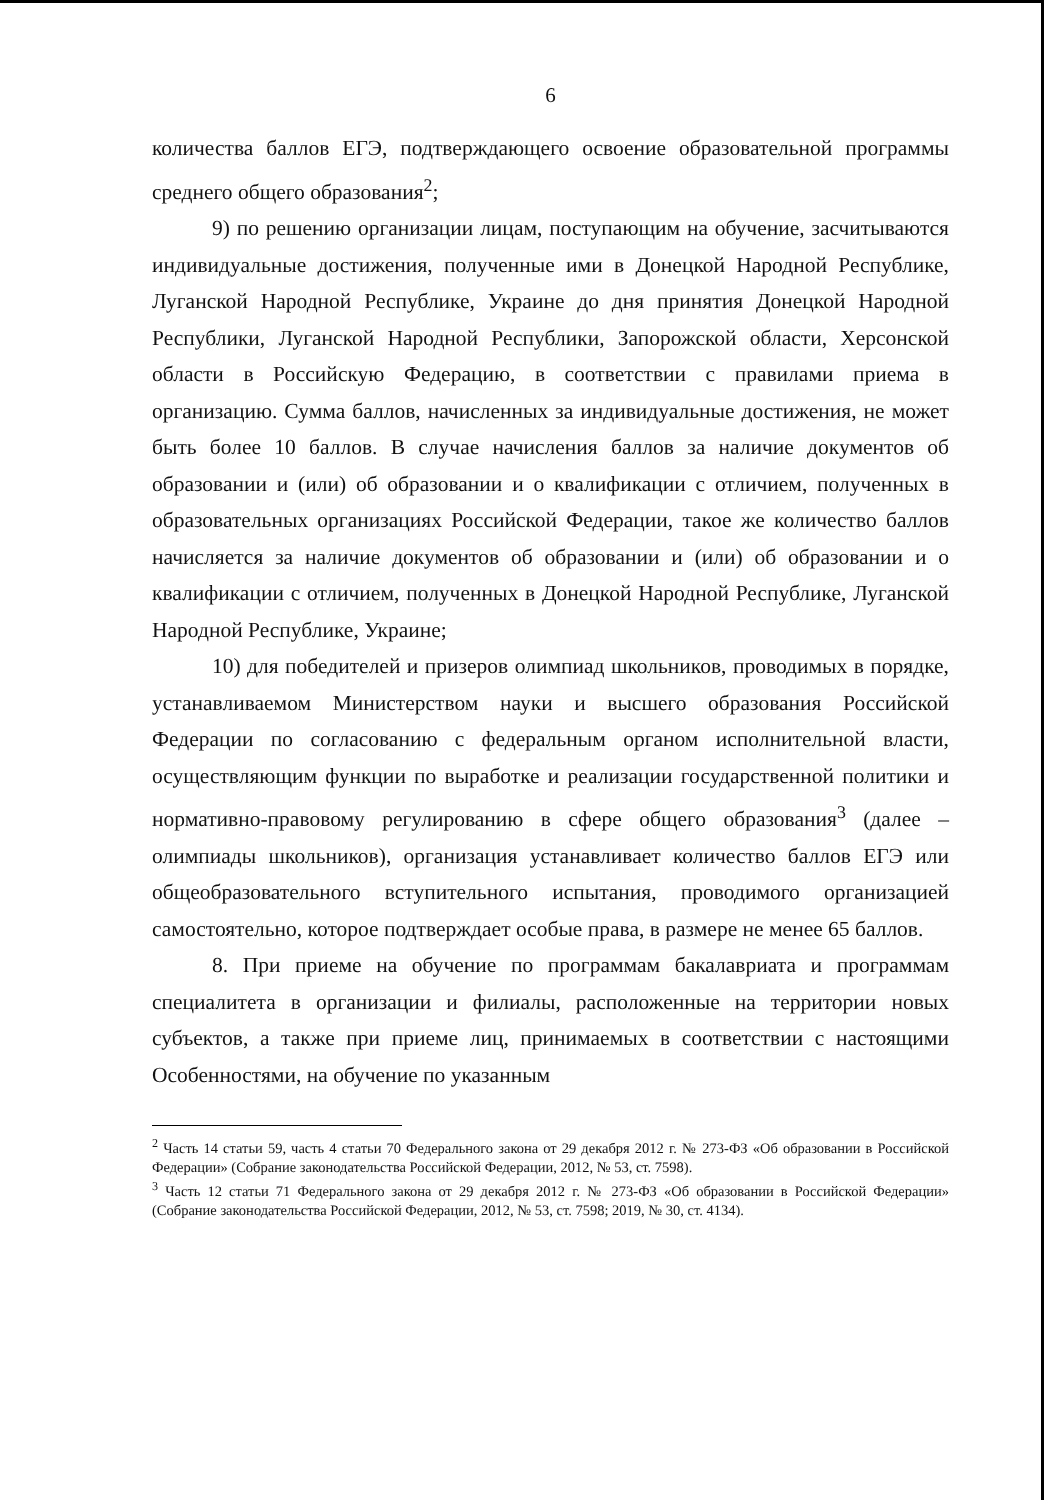6
количества баллов ЕГЭ, подтверждающего освоение образовательной программы среднего общего образования<sup>2</sup>;
9) по решению организации лицам, поступающим на обучение, засчитываются индивидуальные достижения, полученные ими в Донецкой Народной Республике, Луганской Народной Республике, Украине до дня принятия Донецкой Народной Республики, Луганской Народной Республики, Запорожской области, Херсонской области в Российскую Федерацию, в соответствии с правилами приема в организацию. Сумма баллов, начисленных за индивидуальные достижения, не может быть более 10 баллов. В случае начисления баллов за наличие документов об образовании и (или) об образовании и о квалификации с отличием, полученных в образовательных организациях Российской Федерации, такое же количество баллов начисляется за наличие документов об образовании и (или) об образовании и о квалификации с отличием, полученных в Донецкой Народной Республике, Луганской Народной Республике, Украине;
10) для победителей и призеров олимпиад школьников, проводимых в порядке, устанавливаемом Министерством науки и высшего образования Российской Федерации по согласованию с федеральным органом исполнительной власти, осуществляющим функции по выработке и реализации государственной политики и нормативно-правовому регулированию в сфере общего образования<sup>3</sup> (далее – олимпиады школьников), организация устанавливает количество баллов ЕГЭ или общеобразовательного вступительного испытания, проводимого организацией самостоятельно, которое подтверждает особые права, в размере не менее 65 баллов.
8. При приеме на обучение по программам бакалавриата и программам специалитета в организации и филиалы, расположенные на территории новых субъектов, а также при приеме лиц, принимаемых в соответствии с настоящими Особенностями, на обучение по указанным
<sup>2</sup> Часть 14 статьи 59, часть 4 статьи 70 Федерального закона от 29 декабря 2012 г. № 273-ФЗ «Об образовании в Российской Федерации» (Собрание законодательства Российской Федерации, 2012, № 53, ст. 7598).
<sup>3</sup> Часть 12 статьи 71 Федерального закона от 29 декабря 2012 г. № 273-ФЗ «Об образовании в Российской Федерации» (Собрание законодательства Российской Федерации, 2012, № 53, ст. 7598; 2019, № 30, ст. 4134).